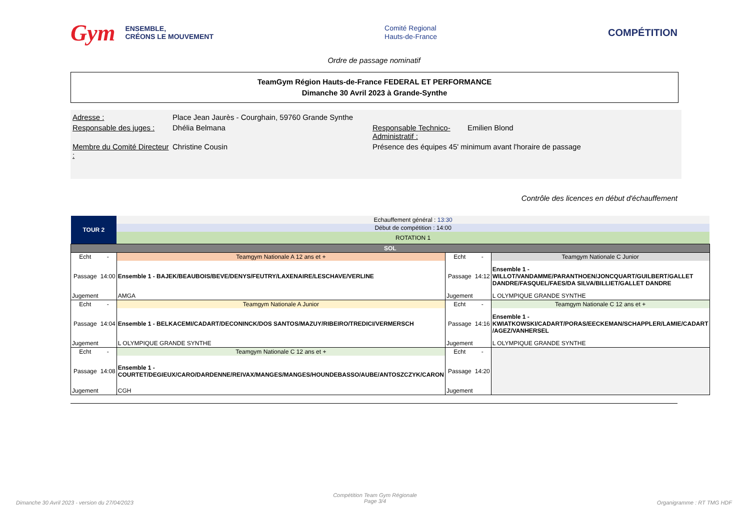Gym
ENSEMBLE,
CRÉONS LE MOUVEMENT
Comité Regional
Hauts-de-France
COMPÉTITION
Ordre de passage nominatif
TeamGym Région Hauts-de-France FEDERAL ET PERFORMANCE
Dimanche 30 Avril 2023 à Grande-Synthe
| Adresse : | Place Jean Jaurès - Courghain, 59760 Grande Synthe | | |
| Responsable des juges : | Dhélia Belmana | Responsable Technico-Administratif : | Emilien Blond |
| Membre du Comité Directeur : | Christine Cousin | Présence des équipes 45' minimum avant l'horaire de passage | |
Contrôle des licences en début d'échauffement
| TOUR 2 | | Echauffement général : 13:30 | | | |
| | | Début de compétition : 14:00 | | | |
| | | ROTATION 1 | | | |
| SOL | | | | | |
| Echt | - | Teamgym Nationale A 12 ans et + | Echt | - | Teamgym Nationale C Junior |
| Passage | 14:00 | Ensemble 1 - BAJEK/BEAUBOIS/BEVE/DENYS/FEUTRY/LAXENAIRE/LESCHAVE/VERLINE | Passage | 14:12 | Ensemble 1 - WILLOT/VANDAMME/PARANTHOEN/JONCQUART/GUILBERT/GALLET DANDRE/FASQUEL/FAES/DA SILVA/BILLIET/GALLET DANDRE |
| Jugement | | AMGA | Jugement | | L OLYMPIQUE GRANDE SYNTHE |
| Echt | - | Teamgym Nationale A Junior | Echt | - | Teamgym Nationale C 12 ans et + |
| Passage | 14:04 | Ensemble 1 - BELKACEMI/CADART/DECONINCK/DOS SANTOS/MAZUY/RIBEIRO/TREDICI/VERMERSCH | Passage | 14:16 | Ensemble 1 - KWIATKOWSKI/CADART/PORAS/EECKEMAN/SCHAPPLER/LAMIE/CADART /AGEZ/VANHERSEL |
| Jugement | | L OLYMPIQUE GRANDE SYNTHE | Jugement | | L OLYMPIQUE GRANDE SYNTHE |
| Echt | - | Teamgym Nationale C 12 ans et + | Echt | - | |
| Passage | 14:08 | Ensemble 1 - COURTET/DEGIEUX/CARO/DARDENNE/REIVAX/MANGES/MANGES/HOUNDEBASSO/AUBE/ANTOSZCZYK/CARON | Passage | 14:20 | |
| Jugement | | CGH | Jugement | | |
Dimanche 30 Avril 2023 - version du 27/04/2023
Compétition Team Gym Régionale
Page 3/4
Organigramme : RT TMG HDF